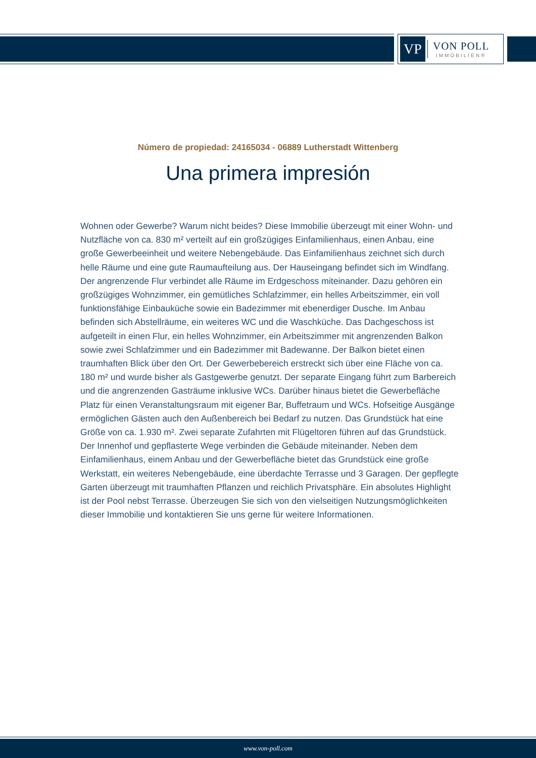VP
VON POLL
IMMOBILIEN®
Número de propiedad: 24165034 - 06889 Lutherstadt Wittenberg
Una primera impresión
Wohnen oder Gewerbe? Warum nicht beides? Diese Immobilie überzeugt mit einer Wohn- und Nutzfläche von ca. 830 m² verteilt auf ein großzügiges Einfamilienhaus, einen Anbau, eine große Gewerbeeinheit und weitere Nebengebäude. Das Einfamilienhaus zeichnet sich durch helle Räume und eine gute Raumaufteilung aus. Der Hauseingang befindet sich im Windfang. Der angrenzende Flur verbindet alle Räume im Erdgeschoss miteinander. Dazu gehören ein großzügiges Wohnzimmer, ein gemütliches Schlafzimmer, ein helles Arbeitszimmer, ein voll funktionsfähige Einbauküche sowie ein Badezimmer mit ebenerdiger Dusche. Im Anbau befinden sich Abstellräume, ein weiteres WC und die Waschküche. Das Dachgeschoss ist aufgeteilt in einen Flur, ein helles Wohnzimmer, ein Arbeitszimmer mit angrenzenden Balkon sowie zwei Schlafzimmer und ein Badezimmer mit Badewanne. Der Balkon bietet einen traumhaften Blick über den Ort. Der Gewerbebereich erstreckt sich über eine Fläche von ca. 180 m² und wurde bisher als Gastgewerbe genutzt. Der separate Eingang führt zum Barbereich und die angrenzenden Gasträume inklusive WCs. Darüber hinaus bietet die Gewerbefläche Platz für einen Veranstaltungsraum mit eigener Bar, Buffetraum und WCs. Hofseitige Ausgänge ermöglichen Gästen auch den Außenbereich bei Bedarf zu nutzen. Das Grundstück hat eine Größe von ca. 1.930 m². Zwei separate Zufahrten mit Flügeltoren führen auf das Grundstück. Der Innenhof und gepflasterte Wege verbinden die Gebäude miteinander. Neben dem Einfamilienhaus, einem Anbau und der Gewerbefläche bietet das Grundstück eine große Werkstatt, ein weiteres Nebengebäude, eine überdachte Terrasse und 3 Garagen. Der gepflegte Garten überzeugt mit traumhaften Pflanzen und reichlich Privatsphäre. Ein absolutes Highlight ist der Pool nebst Terrasse. Überzeugen Sie sich von den vielseitigen Nutzungsmöglichkeiten dieser Immobilie und kontaktieren Sie uns gerne für weitere Informationen.
www.von-poll.com